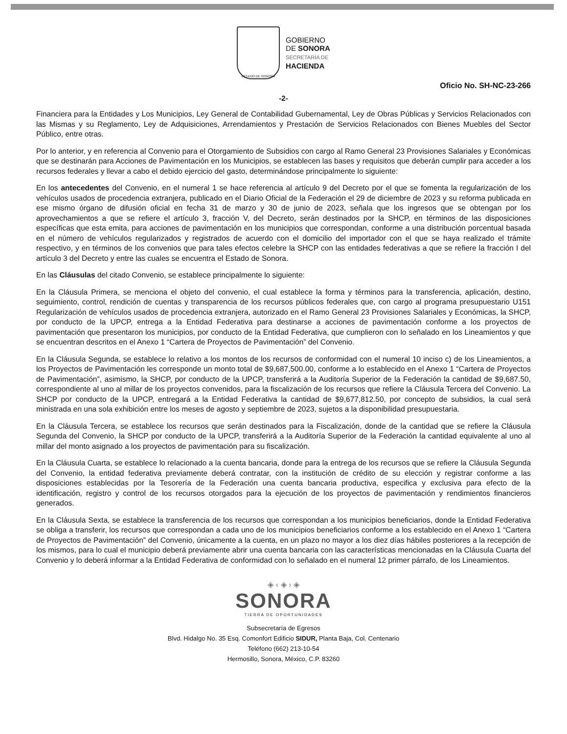ESTADO DE SONORA
GOBIERNO
DE SONORA
SECRETARÍA DE
HACIENDA
Oficio No. SH-NC-23-266
-2-
Financiera para la Entidades y Los Municipios, Ley General de Contabilidad Gubernamental, Ley de Obras Públicas y Servicios Relacionados con las Mismas y su Reglamento, Ley de Adquisiciones, Arrendamientos y Prestación de Servicios Relacionados con Bienes Muebles del Sector Público, entre otras.
Por lo anterior, y en referencia al Convenio para el Otorgamiento de Subsidios con cargo al Ramo General 23 Provisiones Salariales y Económicas que se destinarán para Acciones de Pavimentación en los Municipios, se establecen las bases y requisitos que deberán cumplir para acceder a los recursos federales y llevar a cabo el debido ejercicio del gasto, determinándose principalmente lo siguiente:
En los antecedentes del Convenio, en el numeral 1 se hace referencia al artículo 9 del Decreto por el que se fomenta la regularización de los vehículos usados de procedencia extranjera, publicado en el Diario Oficial de la Federación el 29 de diciembre de 2023 y su reforma publicada en ese mismo órgano de difusión oficial en fecha 31 de marzo y 30 de junio de 2023, señala que los ingresos que se obtengan por los aprovechamientos a que se refiere el artículo 3, fracción V, del Decreto, serán destinados por la SHCP, en términos de las disposiciones específicas que esta emita, para acciones de pavimentación en los municipios que correspondan, conforme a una distribución porcentual basada en el número de vehículos regularizados y registrados de acuerdo con el domicilio del importador con el que se haya realizado el trámite respectivo, y en términos de los convenios que para tales efectos celebre la SHCP con las entidades federativas a que se refiere la fracción I del artículo 3 del Decreto y entre las cuales se encuentra el Estado de Sonora.
En las Cláusulas del citado Convenio, se establece principalmente lo siguiente:
En la Cláusula Primera, se menciona el objeto del convenio, el cual establece la forma y términos para la transferencia, aplicación, destino, seguimiento, control, rendición de cuentas y transparencia de los recursos públicos federales que, con cargo al programa presupuestario U151 Regularización de vehículos usados de procedencia extranjera, autorizado en el Ramo General 23 Provisiones Salariales y Económicas, la SHCP, por conducto de la UPCP, entrega a la Entidad Federativa para destinarse a acciones de pavimentación conforme a los proyectos de pavimentación que presentaron los municipios, por conducto de la Entidad Federativa, que cumplieron con lo señalado en los Lineamientos y que se encuentran descritos en el Anexo 1 “Cartera de Proyectos de Pavimentación” del Convenio.
En la Cláusula Segunda, se establece lo relativo a los montos de los recursos de conformidad con el numeral 10 inciso c) de los Lineamientos, a los Proyectos de Pavimentación les corresponde un monto total de $9,687,500.00, conforme a lo establecido en el Anexo 1 “Cartera de Proyectos de Pavimentación”, asimismo, la SHCP, por conducto de la UPCP, transferirá a la Auditoría Superior de la Federación la cantidad de $9,687.50, correspondiente al uno al millar de los proyectos convenidos, para la fiscalización de los recursos que refiere la Cláusula Tercera del Convenio. La SHCP por conducto de la UPCP, entregará a la Entidad Federativa la cantidad de $9,677,812.50, por concepto de subsidios, la cual será ministrada en una sola exhibición entre los meses de agosto y septiembre de 2023, sujetos a la disponibilidad presupuestaria.
En la Cláusula Tercera, se establece los recursos que serán destinados para la Fiscalización, donde de la cantidad que se refiere la Cláusula Segunda del Convenio, la SHCP por conducto de la UPCP, transferirá a la Auditoría Superior de la Federación la cantidad equivalente al uno al millar del monto asignado a los proyectos de pavimentación para su fiscalización.
En la Cláusula Cuarta, se establece lo relacionado a la cuenta bancaria, donde para la entrega de los recursos que se refiere la Cláusula Segunda del Convenio, la entidad federativa previamente deberá contratar, con la institución de crédito de su elección y registrar conforme a las disposiciones establecidas por la Tesorería de la Federación una cuenta bancaria productiva, especifica y exclusiva para efecto de la identificación, registro y control de los recursos otorgados para la ejecución de los proyectos de pavimentación y rendimientos financieros generados.
En la Cláusula Sexta, se establece la transferencia de los recursos que correspondan a los municipios beneficiarios, donde la Entidad Federativa se obliga a transferir, los recursos que correspondan a cada uno de los municipios beneficiarios conforme a los establecido en el Anexo 1 “Cartera de Proyectos de Pavimentación” del Convenio, únicamente a la cuenta, en un plazo no mayor a los diez días hábiles posteriores a la recepción de los mismos, para lo cual el municipio deberá previamente abrir una cuenta bancaria con las características mencionadas en la Cláusula Cuarta del Convenio y lo deberá informar a la Entidad Federativa de conformidad con lo señalado en el numeral 12 primer párrafo, de los Lineamientos.
◈ ‹ ◈ › ◈
SONORA
TIERRA DE OPORTUNIDADES
Subsecretaría de Egresos
Blvd. Hidalgo No. 35 Esq. Comonfort Edificio SIDUR, Planta Baja, Col. Centenario
Teléfono (662) 213-10-54
Hermosillo, Sonora, México, C.P. 83260